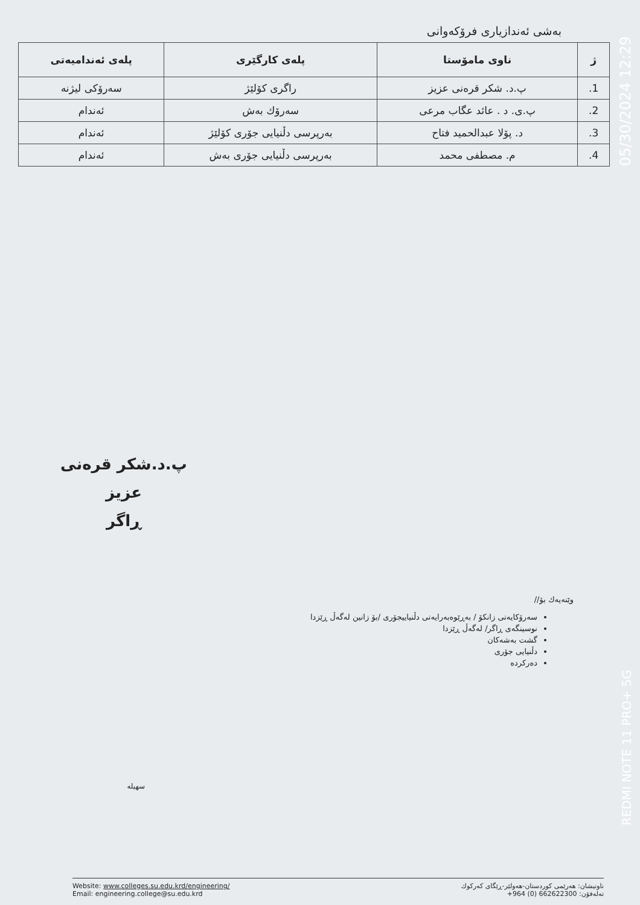بەشی ئەندازیاری فرۆکەوانی
| ژ | ناوی مامۆستا | پلەی کارگێری | پلەی ئەندامیەتی |
| --- | --- | --- | --- |
| 1. | پ.د. شکر قرەنی عزیز | راگری کۆلێژ | سەرۆکی لیژنە |
| 2. | پ.ی. د . عائد عگاب مرعی | سەرۆك بەش | ئەندام |
| 3. | د. پۆلا عبدالحمید فتاح | بەرپرسی دڵنیایی جۆری کۆلێژ | ئەندام |
| 4. | م. مصطفی محمد | بەرپرسی دڵنیایی جۆری بەش | ئەندام |
پ.د.شکر قرەنی عزیز
ڕاگر
وێنەیەك بۆ//
سەرۆکایەتی زانکۆ / بەڕێوەبەرایەتی دڵنیاییجۆری /بۆ زانین لەگەڵ ڕێزدا
نوسینگەی ڕاگر/ لەگەڵ ڕێزدا
گشت بەشەکان
دڵنیایی جۆری
دەرکردە
سهیله
Website: www.colleges.su.edu.krd/engineering/
Email: engineering.college@su.edu.krd
ناونیشان: هەرێمی کوردستان-هەولێر-ڕێگای کەرکوك
تەلەفۆن: 662622300 (0) 964+
05/30/2024 12:29
REDMI NOTE 11 PRO+ 5G